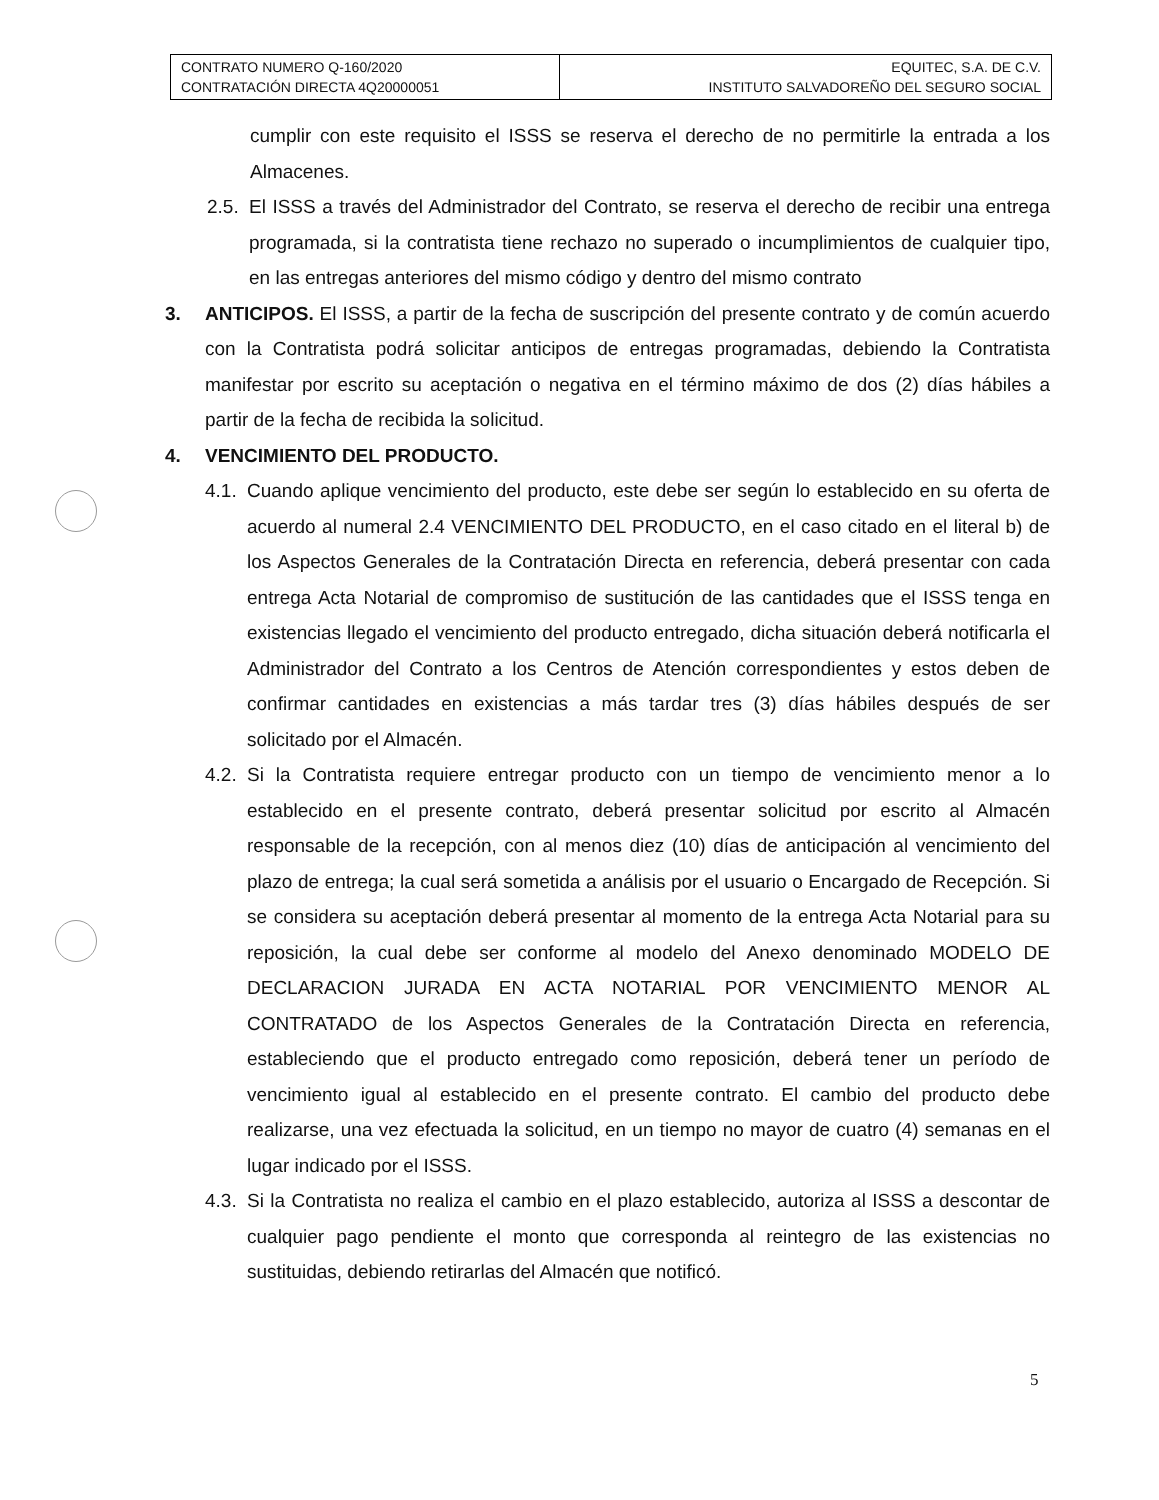| CONTRATO NUMERO Q-160/2020 CONTRATACIÓN DIRECTA 4Q20000051 | EQUITEC, S.A. DE C.V. INSTITUTO SALVADOREÑO DEL SEGURO SOCIAL |
cumplir con este requisito el ISSS se reserva el derecho de no permitirle la entrada a los Almacenes.
2.5. El ISSS a través del Administrador del Contrato, se reserva el derecho de recibir una entrega programada, si la contratista tiene rechazo no superado o incumplimientos de cualquier tipo, en las entregas anteriores del mismo código y dentro del mismo contrato
3. ANTICIPOS. El ISSS, a partir de la fecha de suscripción del presente contrato y de común acuerdo con la Contratista podrá solicitar anticipos de entregas programadas, debiendo la Contratista manifestar por escrito su aceptación o negativa en el término máximo de dos (2) días hábiles a partir de la fecha de recibida la solicitud.
4. VENCIMIENTO DEL PRODUCTO.
4.1. Cuando aplique vencimiento del producto, este debe ser según lo establecido en su oferta de acuerdo al numeral 2.4 VENCIMIENTO DEL PRODUCTO, en el caso citado en el literal b) de los Aspectos Generales de la Contratación Directa en referencia, deberá presentar con cada entrega Acta Notarial de compromiso de sustitución de las cantidades que el ISSS tenga en existencias llegado el vencimiento del producto entregado, dicha situación deberá notificarla el Administrador del Contrato a los Centros de Atención correspondientes y estos deben de confirmar cantidades en existencias a más tardar tres (3) días hábiles después de ser solicitado por el Almacén.
4.2. Si la Contratista requiere entregar producto con un tiempo de vencimiento menor a lo establecido en el presente contrato, deberá presentar solicitud por escrito al Almacén responsable de la recepción, con al menos diez (10) días de anticipación al vencimiento del plazo de entrega; la cual será sometida a análisis por el usuario o Encargado de Recepción. Si se considera su aceptación deberá presentar al momento de la entrega Acta Notarial para su reposición, la cual debe ser conforme al modelo del Anexo denominado MODELO DE DECLARACION JURADA EN ACTA NOTARIAL POR VENCIMIENTO MENOR AL CONTRATADO de los Aspectos Generales de la Contratación Directa en referencia, estableciendo que el producto entregado como reposición, deberá tener un período de vencimiento igual al establecido en el presente contrato. El cambio del producto debe realizarse, una vez efectuada la solicitud, en un tiempo no mayor de cuatro (4) semanas en el lugar indicado por el ISSS.
4.3. Si la Contratista no realiza el cambio en el plazo establecido, autoriza al ISSS a descontar de cualquier pago pendiente el monto que corresponda al reintegro de las existencias no sustituidas, debiendo retirarlas del Almacén que notificó.
5